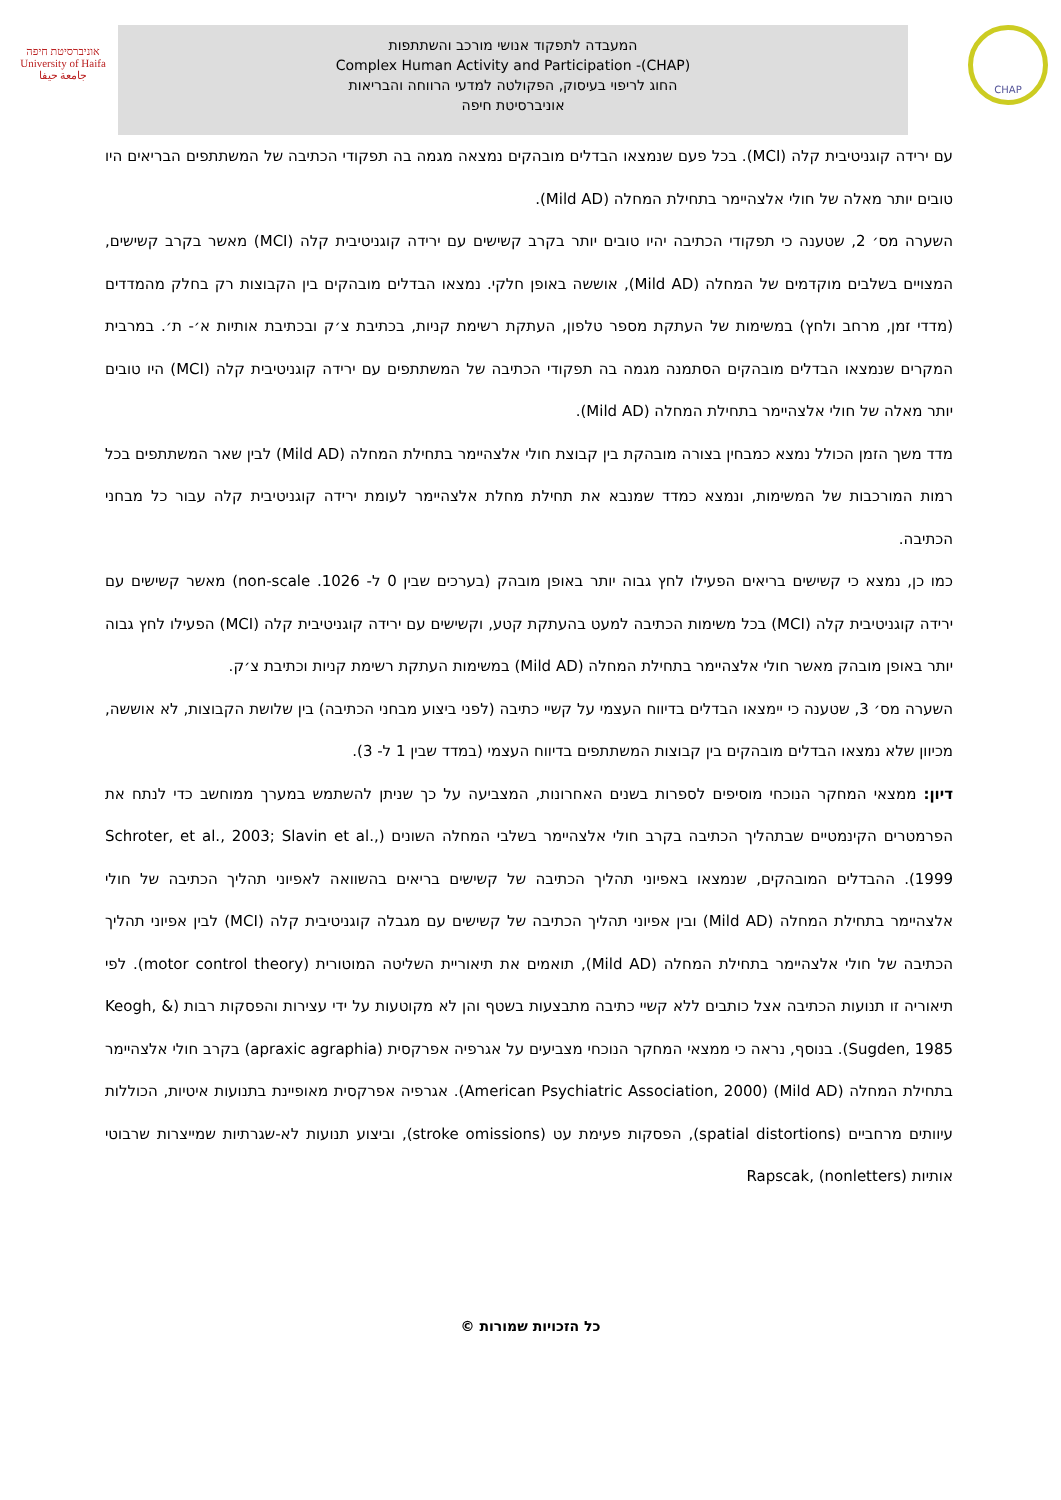אוניברסיטת חיפה
University of Haifa
جامعة حيفا
המעבדה לתפקוד אנושי מורכב והשתתפות
Complex Human Activity and Participation -(CHAP)
החוג לריפוי בעיסוק, הפקולטה למדעי הרווחה והבריאות
אוניברסיטת חיפה
CHAP
עם ירידה קוגניטיבית קלה (MCI). בכל פעם שנמצאו הבדלים מובהקים נמצאה מגמה בה תפקודי הכתיבה של המשתתפים הבריאים היו טובים יותר מאלה של חולי אלצהיימר בתחילת המחלה (Mild AD).
השערה מס׳ 2, שטענה כי תפקודי הכתיבה יהיו טובים יותר בקרב קשישים עם ירידה קוגניטיבית קלה (MCI) מאשר בקרב קשישים, המצויים בשלבים מוקדמים של המחלה (Mild AD), אוששה באופן חלקי. נמצאו הבדלים מובהקים בין הקבוצות רק בחלק מהמדדים (מדדי זמן, מרחב ולחץ) במשימות של העתקת מספר טלפון, העתקת רשימת קניות, בכתיבת צ׳ק ובכתיבת אותיות א׳- ת׳. במרבית המקרים שנמצאו הבדלים מובהקים הסתמנה מגמה בה תפקודי הכתיבה של המשתתפים עם ירידה קוגניטיבית קלה (MCI) היו טובים יותר מאלה של חולי אלצהיימר בתחילת המחלה (Mild AD).
מדד משך הזמן הכולל נמצא כמבחין בצורה מובהקת בין קבוצת חולי אלצהיימר בתחילת המחלה (Mild AD) לבין שאר המשתתפים בכל רמות המורכבות של המשימות, ונמצא כמדד שמנבא את תחילת מחלת אלצהיימר לעומת ירידה קוגניטיבית קלה עבור כל מבחני הכתיבה.
כמו כן, נמצא כי קשישים בריאים הפעילו לחץ גבוה יותר באופן מובהק (בערכים שבין 0 ל- 1026. non-scale) מאשר קשישים עם ירידה קוגניטיבית קלה (MCI) בכל משימות הכתיבה למעט בהעתקת קטע, וקשישים עם ירידה קוגניטיבית קלה (MCI) הפעילו לחץ גבוה יותר באופן מובהק מאשר חולי אלצהיימר בתחילת המחלה (Mild AD) במשימות העתקת רשימת קניות וכתיבת צ׳ק.
השערה מס׳ 3, שטענה כי יימצאו הבדלים בדיווח העצמי על קשיי כתיבה (לפני ביצוע מבחני הכתיבה) בין שלושת הקבוצות, לא אוששה, מכיוון שלא נמצאו הבדלים מובהקים בין קבוצות המשתתפים בדיווח העצמי (במדד שבין 1 ל- 3).
דיון: ממצאי המחקר הנוכחי מוסיפים לספרות בשנים האחרונות, המצביעה על כך שניתן להשתמש במערך ממוחשב כדי לנתח את הפרמטרים הקינמטיים שבתהליך הכתיבה בקרב חולי אלצהיימר בשלבי המחלה השונים (Schroter, et al., 2003; Slavin et al., 1999). ההבדלים המובהקים, שנמצאו באפיוני תהליך הכתיבה של קשישים בריאים בהשוואה לאפיוני תהליך הכתיבה של חולי אלצהיימר בתחילת המחלה (Mild AD) ובין אפיוני תהליך הכתיבה של קשישים עם מגבלה קוגניטיבית קלה (MCI) לבין אפיוני תהליך הכתיבה של חולי אלצהיימר בתחילת המחלה (Mild AD), תואמים את תיאוריית השליטה המוטורית (motor control theory). לפי תיאוריה זו תנועות הכתיבה אצל כותבים ללא קשיי כתיבה מתבצעות בשטף והן לא מקוטעות על ידי עצירות והפסקות רבות (Keogh, & Sugden, 1985). בנוסף, נראה כי ממצאי המחקר הנוכחי מצביעים על אגרפיה אפרקסית (apraxic agraphia) בקרב חולי אלצהיימר בתחילת המחלה (Mild AD) (American Psychiatric Association, 2000). אגרפיה אפרקסית מאופיינת בתנועות איטיות, הכוללות עיוותים מרחביים (spatial distortions), הפסקות פעימת עט (stroke omissions), וביצוע תנועות לא-שגרתיות שמייצרות שרבוטי אותיות (nonletters) ,Rapscak
כל הזכויות שמורות ©